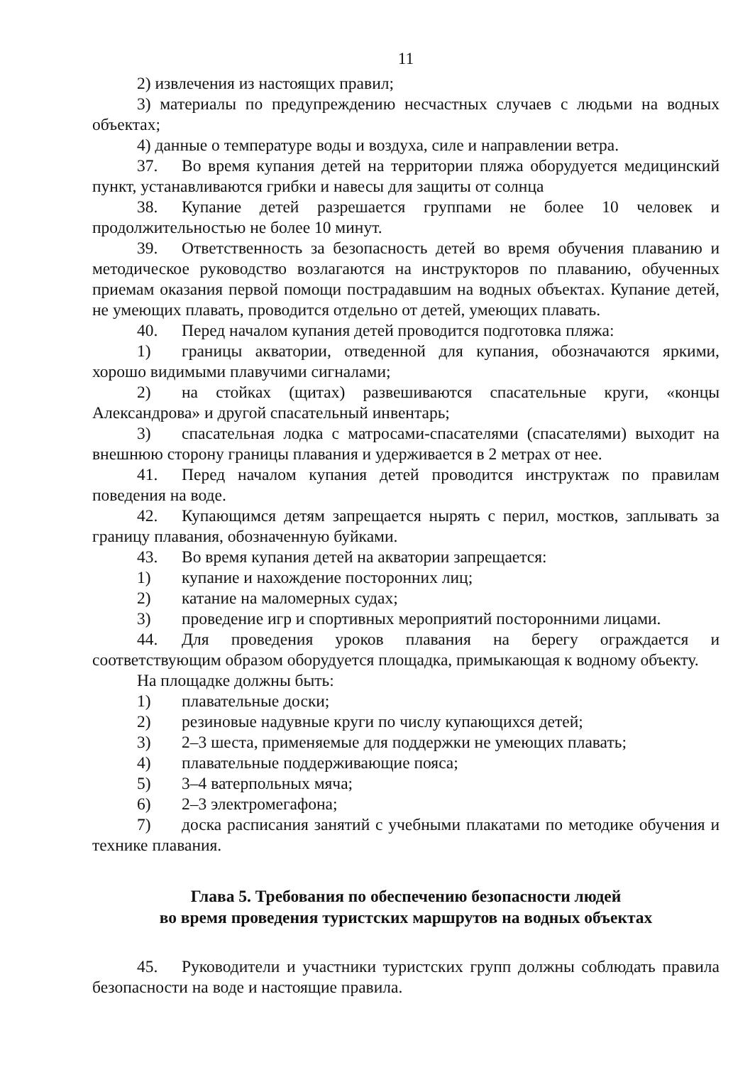11
2) извлечения из настоящих правил;
3) материалы по предупреждению несчастных случаев с людьми на водных объектах;
4) данные о температуре воды и воздуха, силе и направлении ветра.
37. Во время купания детей на территории пляжа оборудуется медицинский пункт, устанавливаются грибки и навесы для защиты от солнца
38. Купание детей разрешается группами не более 10 человек и продолжительностью не более 10 минут.
39. Ответственность за безопасность детей во время обучения плаванию и методическое руководство возлагаются на инструкторов по плаванию, обученных приемам оказания первой помощи пострадавшим на водных объектах. Купание детей, не умеющих плавать, проводится отдельно от детей, умеющих плавать.
40. Перед началом купания детей проводится подготовка пляжа:
1) границы акватории, отведенной для купания, обозначаются яркими, хорошо видимыми плавучими сигналами;
2) на стойках (щитах) развешиваются спасательные круги, «концы Александрова» и другой спасательный инвентарь;
3) спасательная лодка с матросами-спасателями (спасателями) выходит на внешнюю сторону границы плавания и удерживается в 2 метрах от нее.
41. Перед началом купания детей проводится инструктаж по правилам поведения на воде.
42. Купающимся детям запрещается нырять с перил, мостков, заплывать за границу плавания, обозначенную буйками.
43. Во время купания детей на акватории запрещается:
1) купание и нахождение посторонних лиц;
2) катание на маломерных судах;
3) проведение игр и спортивных мероприятий посторонними лицами.
44. Для проведения уроков плавания на берегу ограждается и соответствующим образом оборудуется площадка, примыкающая к водному объекту.
На площадке должны быть:
1) плавательные доски;
2) резиновые надувные круги по числу купающихся детей;
3) 2–3 шеста, применяемые для поддержки не умеющих плавать;
4) плавательные поддерживающие пояса;
5) 3–4 ватерпольных мяча;
6) 2–3 электромегафона;
7) доска расписания занятий с учебными плакатами по методике обучения и технике плавания.
Глава 5. Требования по обеспечению безопасности людей
во время проведения туристских маршрутов на водных объектах
45. Руководители и участники туристских групп должны соблюдать правила безопасности на воде и настоящие правила.